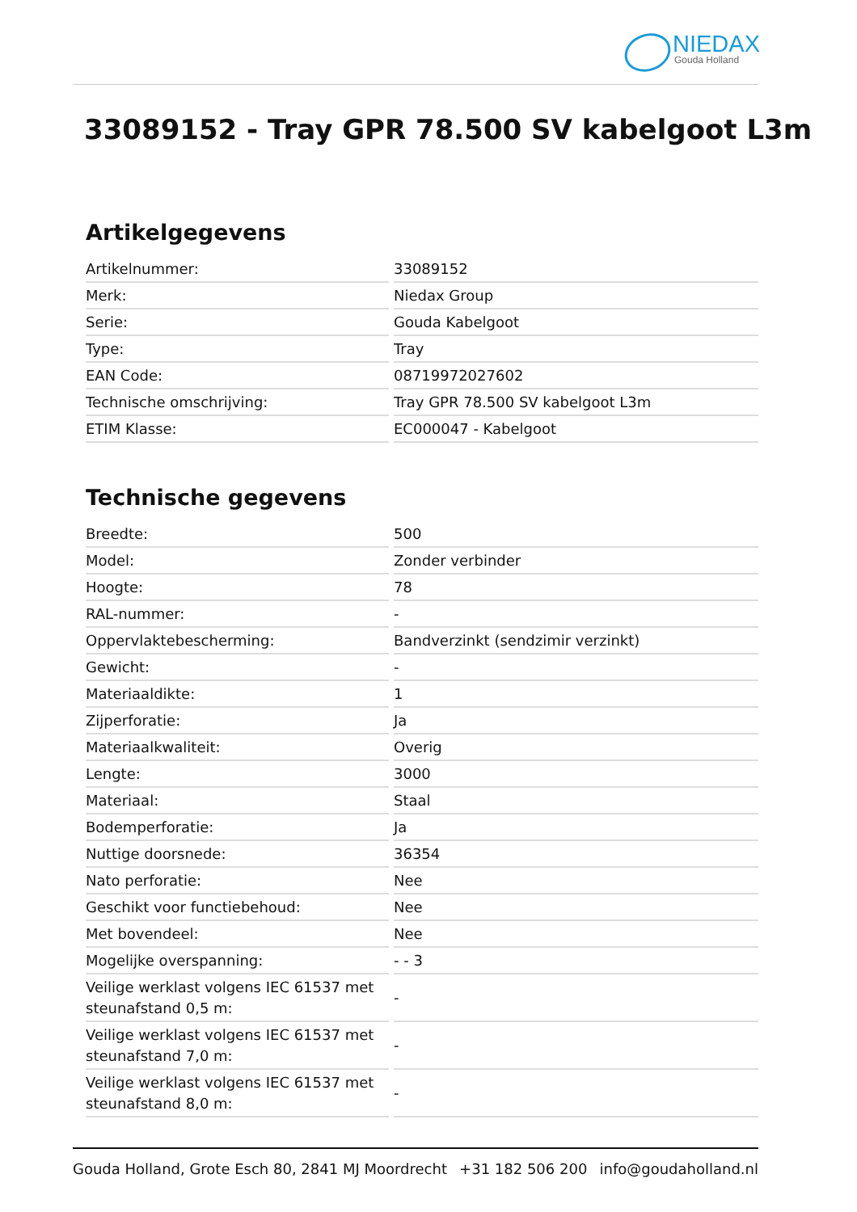NIEDAX
Gouda Holland
33089152 - Tray GPR 78.500 SV kabelgoot L3m
Artikelgegevens
| Artikelnummer: | 33089152 |
| Merk: | Niedax Group |
| Serie: | Gouda Kabelgoot |
| Type: | Tray |
| EAN Code: | 08719972027602 |
| Technische omschrijving: | Tray GPR 78.500 SV kabelgoot L3m |
| ETIM Klasse: | EC000047 - Kabelgoot |
Technische gegevens
| Breedte: | 500 |
| Model: | Zonder verbinder |
| Hoogte: | 78 |
| RAL-nummer: | - |
| Oppervlaktebescherming: | Bandverzinkt (sendzimir verzinkt) |
| Gewicht: | - |
| Materiaaldikte: | 1 |
| Zijperforatie: | Ja |
| Materiaalkwaliteit: | Overig |
| Lengte: | 3000 |
| Materiaal: | Staal |
| Bodemperforatie: | Ja |
| Nuttige doorsnede: | 36354 |
| Nato perforatie: | Nee |
| Geschikt voor functiebehoud: | Nee |
| Met bovendeel: | Nee |
| Mogelijke overspanning: | - - 3 |
| Veilige werklast volgens IEC 61537 met steunafstand 0,5 m: | - |
| Veilige werklast volgens IEC 61537 met steunafstand 7,0 m: | - |
| Veilige werklast volgens IEC 61537 met steunafstand 8,0 m: | - |
Gouda Holland, Grote Esch 80, 2841 MJ Moordrecht +31 182 506 200 info@goudaholland.nl